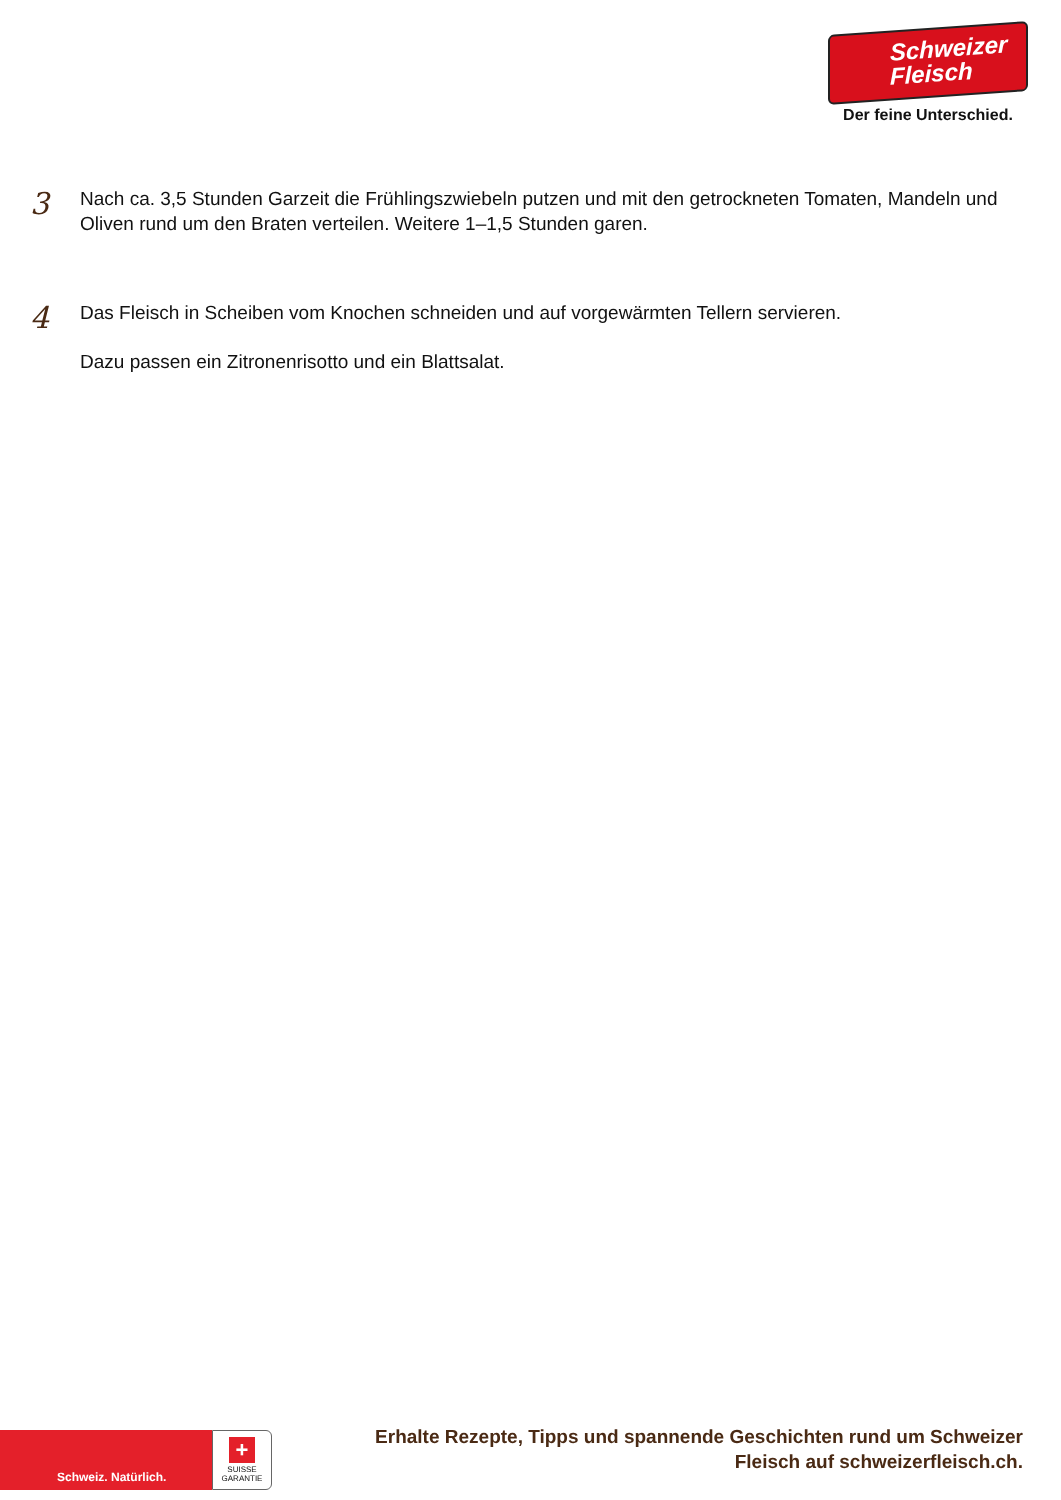Schweizer
Fleisch
Der feine Unterschied.
3
Nach ca. 3,5 Stunden Garzeit die Frühlingszwiebeln putzen und mit den getrockneten Tomaten, Mandeln und Oliven rund um den Braten verteilen. Weitere 1–1,5 Stunden garen.
4
Das Fleisch in Scheiben vom Knochen schneiden und auf vorgewärmten Tellern servieren.
Dazu passen ein Zitronenrisotto und ein Blattsalat.
Schweiz. Natürlich.
+
SUISSE
GARANTIE
Erhalte Rezepte, Tipps und spannende Geschichten rund um Schweizer Fleisch auf schweizerfleisch.ch.